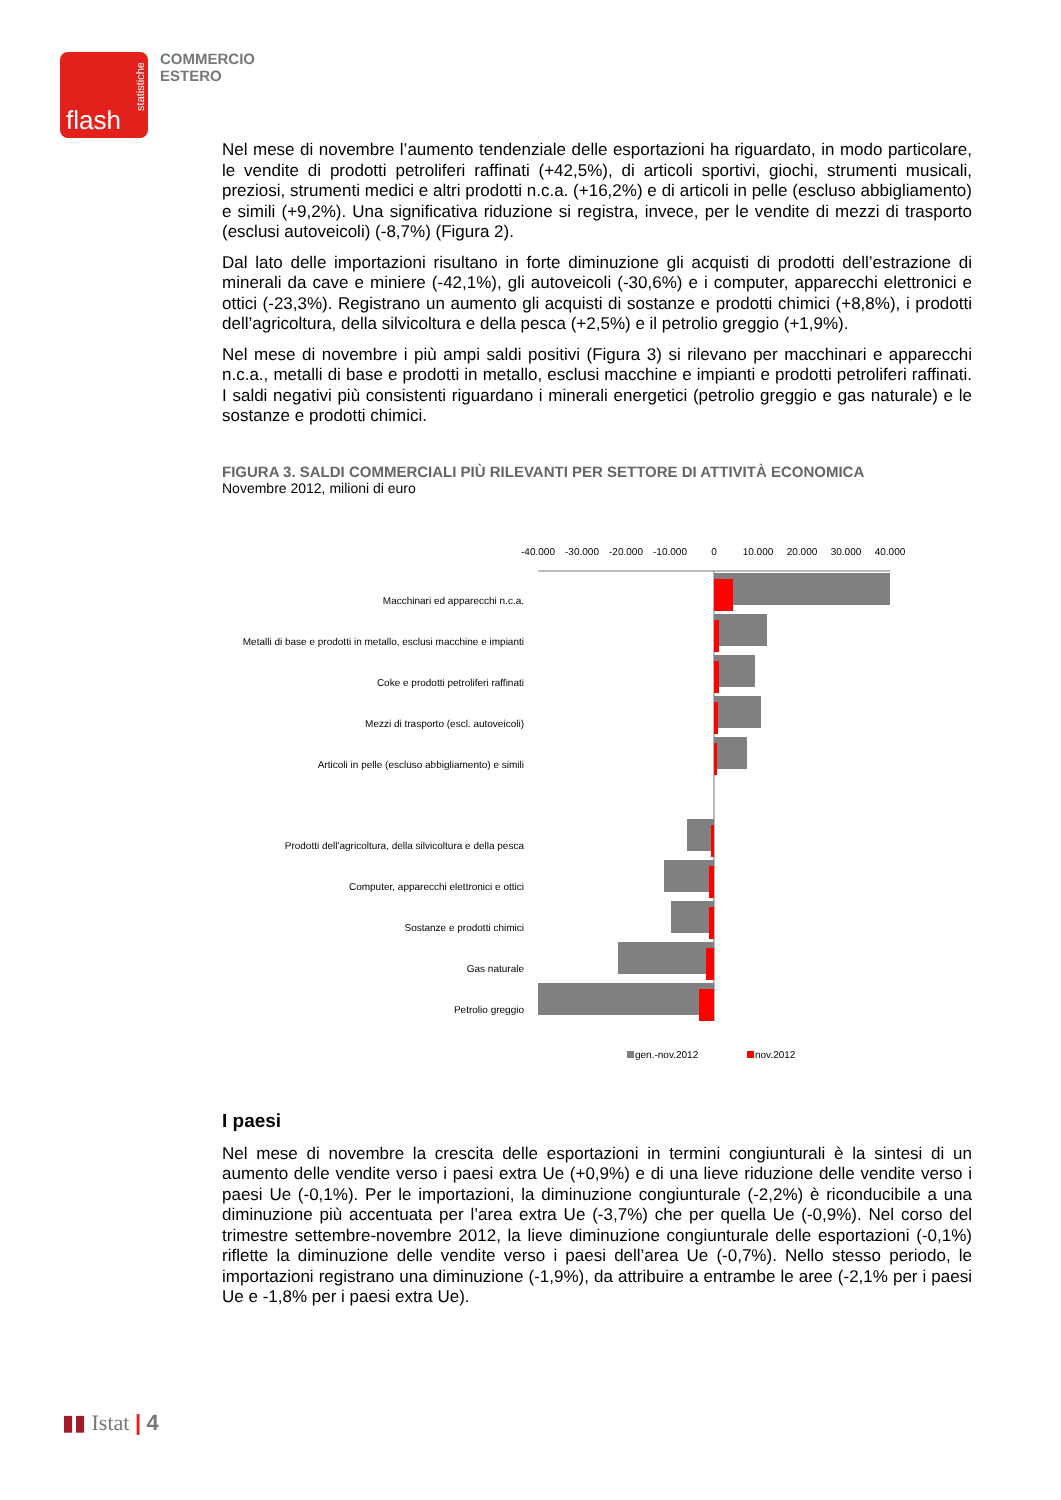statistiche
flash
COMMERCIO
ESTERO
Nel mese di novembre l’aumento tendenziale delle esportazioni ha riguardato, in modo particolare, le vendite di prodotti petroliferi raffinati (+42,5%), di articoli sportivi, giochi, strumenti musicali, preziosi, strumenti medici e altri prodotti n.c.a. (+16,2%) e di articoli in pelle (escluso abbigliamento) e simili (+9,2%). Una significativa riduzione si registra, invece, per le vendite di mezzi di trasporto (esclusi autoveicoli) (-8,7%) (Figura 2).
Dal lato delle importazioni risultano in forte diminuzione gli acquisti di prodotti dell’estrazione di minerali da cave e miniere (-42,1%), gli autoveicoli (-30,6%) e i computer, apparecchi elettronici e ottici (-23,3%). Registrano un aumento gli acquisti di sostanze e prodotti chimici (+8,8%), i prodotti dell’agricoltura, della silvicoltura e della pesca (+2,5%) e il petrolio greggio (+1,9%).
Nel mese di novembre i più ampi saldi positivi (Figura 3) si rilevano per macchinari e apparecchi n.c.a., metalli di base e prodotti in metallo, esclusi macchine e impianti e prodotti petroliferi raffinati. I saldi negativi più consistenti riguardano i minerali energetici (petrolio greggio e gas naturale) e le sostanze e prodotti chimici.
FIGURA 3. SALDI COMMERCIALI PIÙ RILEVANTI PER SETTORE DI ATTIVITÀ ECONOMICA
Novembre 2012, milioni di euro
-40.000
-30.000
-20.000
-10.000
0
10.000
20.000
30.000
40.000
Macchinari ed apparecchi n.c.a.
Metalli di base e prodotti in metallo, esclusi macchine e impianti
Coke e prodotti petroliferi raffinati
Mezzi di trasporto (escl. autoveicoli)
Articoli in pelle (escluso abbigliamento) e simili
Prodotti dell'agricoltura, della silvicoltura e della pesca
Computer, apparecchi elettronici e ottici
Sostanze e prodotti chimici
Gas naturale
Petrolio greggio
gen.-nov.2012
nov.2012
I paesi
Nel mese di novembre la crescita delle esportazioni in termini congiunturali è la sintesi di un aumento delle vendite verso i paesi extra Ue (+0,9%) e di una lieve riduzione delle vendite verso i paesi Ue (-0,1%). Per le importazioni, la diminuzione congiunturale (-2,2%) è riconducibile a una diminuzione più accentuata per l’area extra Ue (-3,7%) che per quella Ue (-0,9%). Nel corso del trimestre settembre-novembre 2012, la lieve diminuzione congiunturale delle esportazioni (-0,1%) riflette la diminuzione delle vendite verso i paesi dell’area Ue (-0,7%). Nello stesso periodo, le importazioni registrano una diminuzione (-1,9%), da attribuire a entrambe le aree (-2,1% per i paesi Ue e -1,8% per i paesi extra Ue).
▮▮ Istat | 4